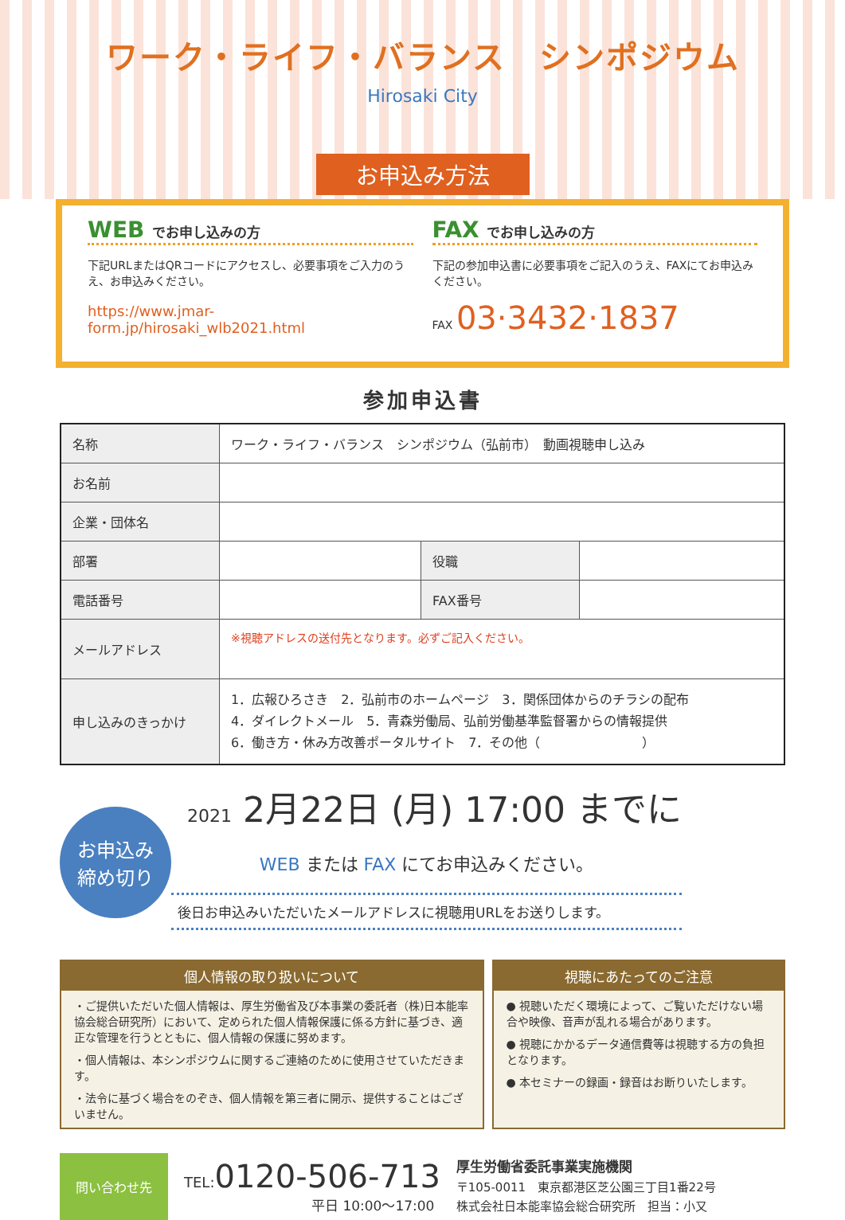ワーク・ライフ・バランス　シンポジウム
Hirosaki City
お申込み方法
WEB でお申し込みの方
下記URLまたはQRコードにアクセスし、必要事項をご入力のうえ、お申込みください。
https://www.jmar-form.jp/hirosaki_wlb2021.html
FAX でお申し込みの方
下記の参加申込書に必要事項をご記入のうえ、FAXにてお申込みください。
FAX 03·3432·1837
参加申込書
| 名称 | ワーク・ライフ・バランス シンポジウム（弘前市） 動画視聴申し込み | | |
| お名前 | | | |
| 企業・団体名 | | | |
| 部署 | | 役職 | |
| 電話番号 | | FAX番号 | |
| メールアドレス | ※視聴アドレスの送付先となります。必ずご記入ください。 | | |
| 申し込みのきっかけ | 1．広報ひろさき 2．弘前市のホームページ 3．関係団体からのチラシの配布 4．ダイレクトメール 5．青森労働局、弘前労働基準監督署からの情報提供 6．働き方・休み方改善ポータルサイト 7．その他（ ） | | |
お申込み
締め切り
2021 2月22日 (月) 17:00 までに
WEB または FAX にてお申込みください。
後日お申込みいただいたメールアドレスに視聴用URLをお送りします。
個人情報の取り扱いについて
・ご提供いただいた個人情報は、厚生労働省及び本事業の委託者（株)日本能率協会総合研究所）において、定められた個人情報保護に係る方針に基づき、適正な管理を行うとともに、個人情報の保護に努めます。
・個人情報は、本シンポジウムに関するご連絡のために使用させていただきます。
・法令に基づく場合をのぞき、個人情報を第三者に開示、提供することはございません。
視聴にあたってのご注意
● 視聴いただく環境によって、ご覧いただけない場合や映像、音声が乱れる場合があります。
● 視聴にかかるデータ通信費等は視聴する方の負担となります。
● 本セミナーの録画・録音はお断りいたします。
問い合わせ先
TEL: 0120-506-713
平日 10:00～17:00
厚生労働省委託事業実施機関
〒105-0011　東京都港区芝公園三丁目1番22号
株式会社日本能率協会総合研究所　担当：小又